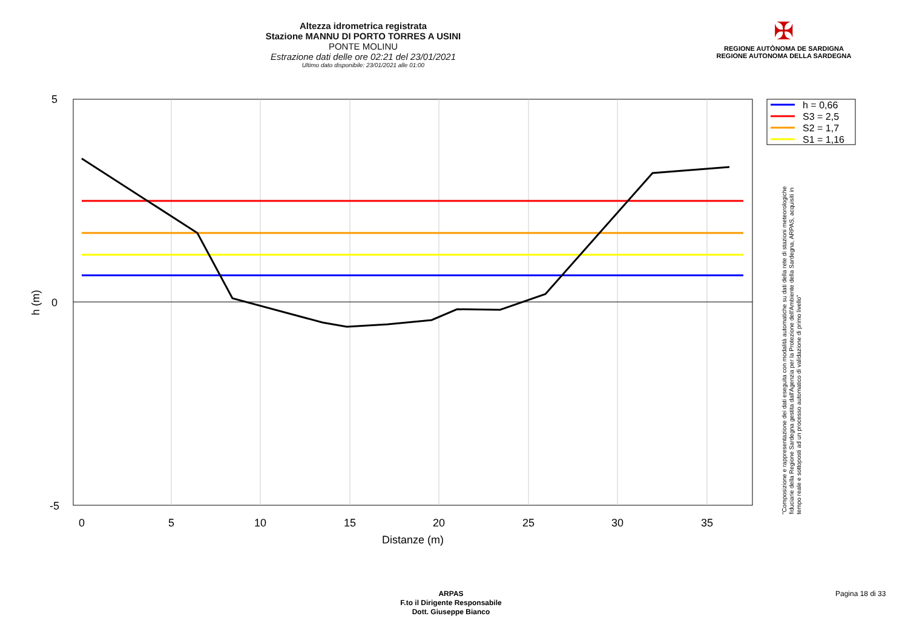Altezza idrometrica registrata
Stazione MANNU DI PORTO TORRES A USINI
PONTE MOLINU
Estrazione dati delle ore 02:21 del 23/01/2021
Ultimo dato disponibile: 23/01/2021 alle 01:00
✠
REGIONE AUTÒNOMA DE SARDIGNA
REGIONE AUTONOMA DELLA SARDEGNA
0
5
10
15
20
25
30
35
5
0
-5
Distanze (m)
h (m)
h = 0,66
S3 = 2,5
S2 = 1,7
S1 = 1,16
"Composizione e rappresentazione dei dati eseguita con modalità automatiche su dati della rete di stazioni meteorologiche fiduciarie della Regione Sardegna gestita dall'Agenzia per la Protezione dell'Ambiente della Sardegna, ARPAS, acquisiti in tempo reale e sottoposti ad un processo automatico di validazione di primo livello"
ARPAS
F.to il Dirigente Responsabile
Dott. Giuseppe Bianco
Pagina 18 di 33